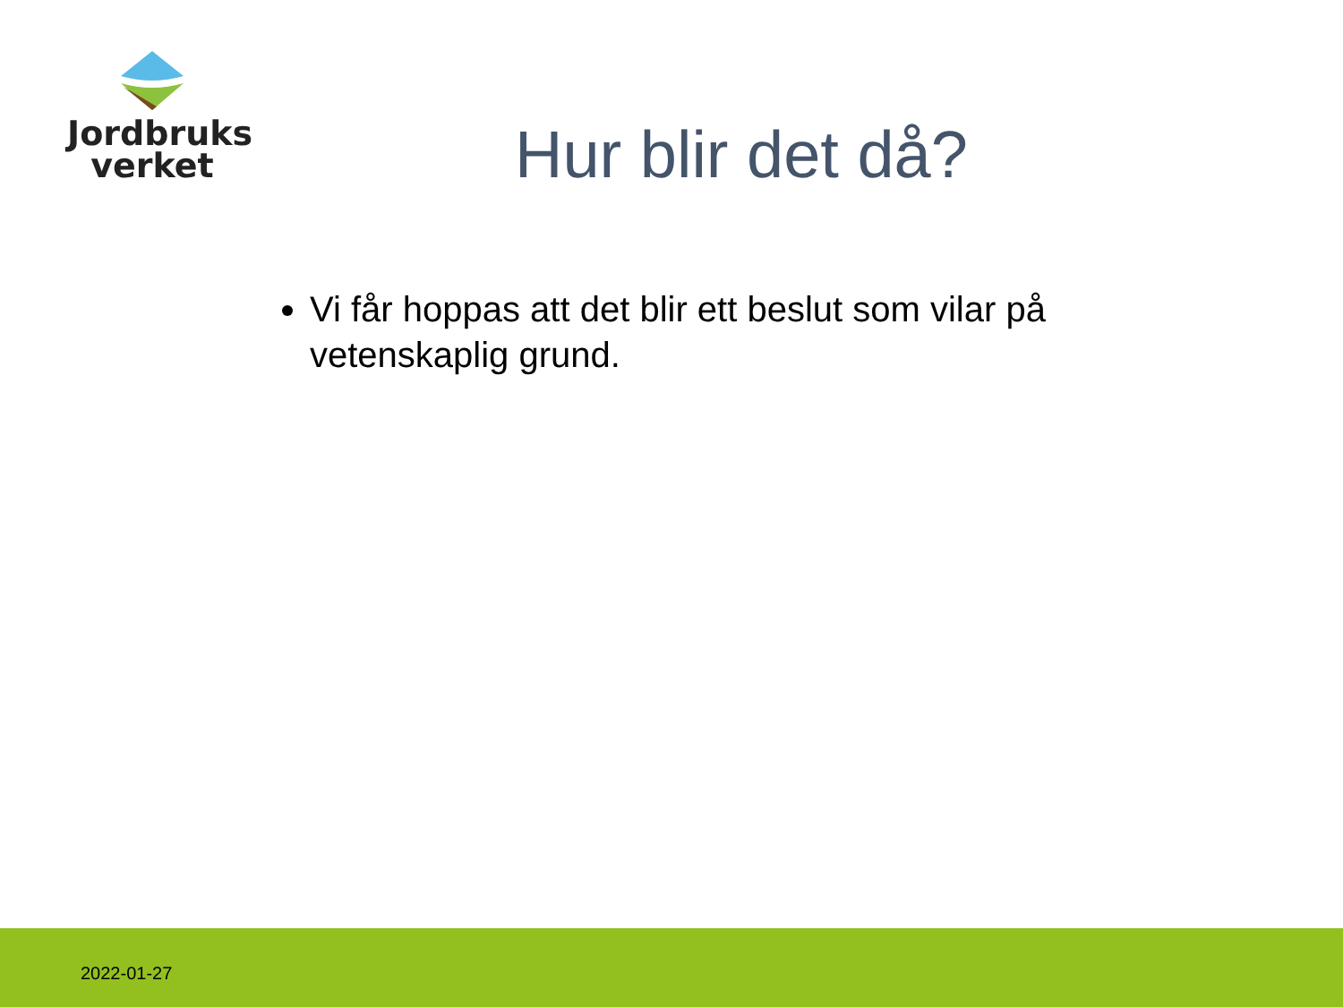Jordbruks
verket
Hur blir det då?
Vi får hoppas att det blir ett beslut som vilar på vetenskaplig grund.
2022-01-27